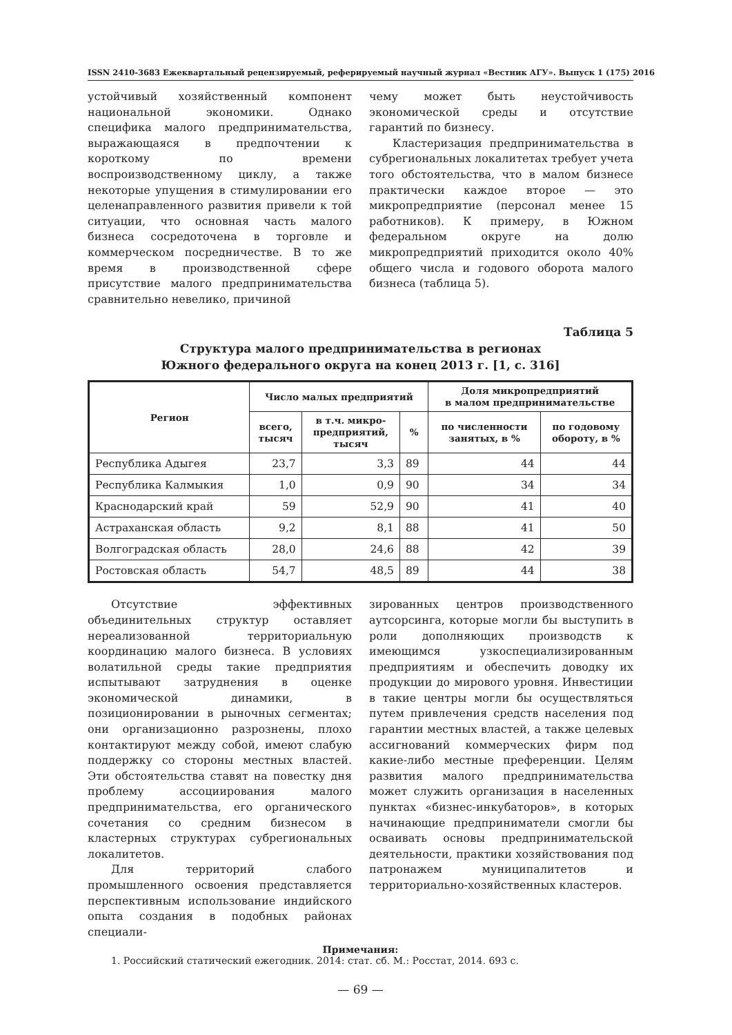ISSN 2410-3683 Ежеквартальный рецензируемый, реферируемый научный журнал «Вестник АГУ». Выпуск 1 (175) 2016
устойчивый хозяйственный компонент национальной экономики. Однако специфика малого предпринимательства, выражающаяся в предпочтении к короткому по времени воспроизводственному циклу, а также некоторые упущения в стимулировании его целенаправленного развития привели к той ситуации, что основная часть малого бизнеса сосредоточена в торговле и коммерческом посредничестве. В то же время в производственной сфере присутствие малого предпринимательства сравнительно невелико, причиной
чему может быть неустойчивость экономической среды и отсутствие гарантий по бизнесу.
Кластеризация предпринимательства в субрегиональных локалитетах требует учета того обстоятельства, что в малом бизнесе практически каждое второе — это микропредприятие (персонал менее 15 работников). К примеру, в Южном федеральном округе на долю микропредприятий приходится около 40% общего числа и годового оборота малого бизнеса (таблица 5).
Таблица 5
Структура малого предпринимательства в регионах
Южного федерального округа на конец 2013 г. [1, с. 316]
| Регион | Число малых предприятий | | | Доля микропредприятий в малом предпринимательстве | |
| --- | --- | --- | --- | --- | --- |
| | всего, тысяч | в т.ч. микро- предприятий, тысяч | % | по численности занятых, в % | по годовому обороту, в % |
| Республика Адыгея | 23,7 | 3,3 | 89 | 44 | 44 |
| Республика Калмыкия | 1,0 | 0,9 | 90 | 34 | 34 |
| Краснодарский край | 59 | 52,9 | 90 | 41 | 40 |
| Астраханская область | 9,2 | 8,1 | 88 | 41 | 50 |
| Волгоградская область | 28,0 | 24,6 | 88 | 42 | 39 |
| Ростовская область | 54,7 | 48,5 | 89 | 44 | 38 |
Отсутствие эффективных объединительных структур оставляет нереализованной территориальную координацию малого бизнеса. В условиях волатильной среды такие предприятия испытывают затруднения в оценке экономической динамики, в позиционировании в рыночных сегментах; они организационно разрознены, плохо контактируют между собой, имеют слабую поддержку со стороны местных властей. Эти обстоятельства ставят на повестку дня проблему ассоциирования малого предпринимательства, его органического сочетания со средним бизнесом в кластерных структурах субрегиональных локалитетов.
Для территорий слабого промышленного освоения представляется перспективным использование индийского опыта создания в подобных районах специали-
зированных центров производственного аутсорсинга, которые могли бы выступить в роли дополняющих производств к имеющимся узкоспециализированным предприятиям и обеспечить доводку их продукции до мирового уровня. Инвестиции в такие центры могли бы осуществляться путем привлечения средств населения под гарантии местных властей, а также целевых ассигнований коммерческих фирм под какие-либо местные преференции. Целям развития малого предпринимательства может служить организация в населенных пунктах «бизнес-инкубаторов», в которых начинающие предприниматели смогли бы осваивать основы предпринимательской деятельности, практики хозяйствования под патронажем муниципалитетов и территориально-хозяйственных кластеров.
Примечания:
1. Российский статический ежегодник. 2014: стат. сб. М.: Росстат, 2014. 693 с.
— 69 —